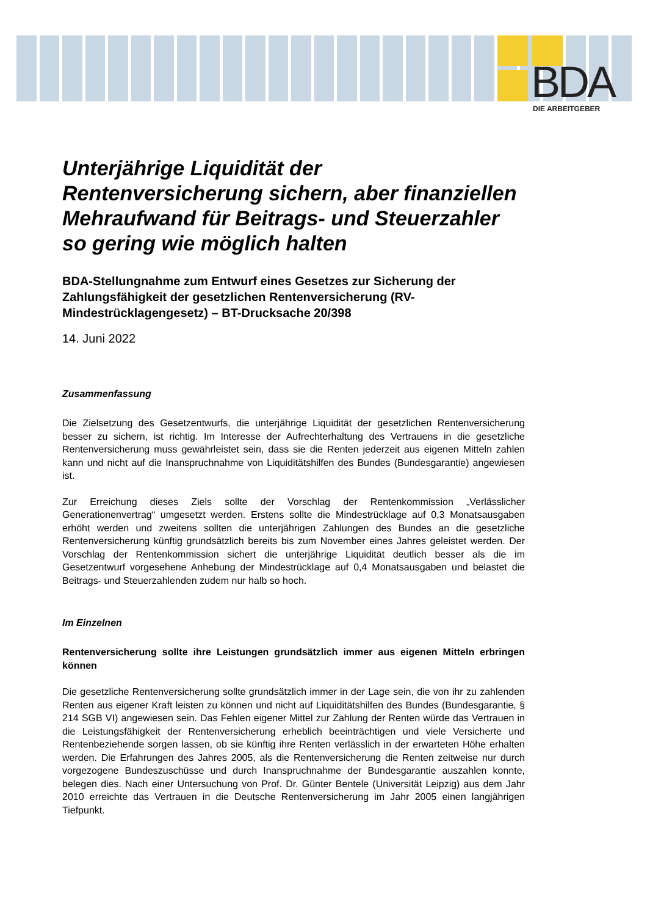BDA DIE ARBEITGEBER
Unterjährige Liquidität der Rentenversicherung sichern, aber finanziellen Mehraufwand für Beitrags- und Steuerzahler so gering wie möglich halten
BDA-Stellungnahme zum Entwurf eines Gesetzes zur Sicherung der Zahlungsfähigkeit der gesetzlichen Rentenversicherung (RV-Mindestrücklagengesetz) – BT-Drucksache 20/398
14. Juni 2022
Zusammenfassung
Die Zielsetzung des Gesetzentwurfs, die unterjährige Liquidität der gesetzlichen Rentenversicherung besser zu sichern, ist richtig. Im Interesse der Aufrechterhaltung des Vertrauens in die gesetzliche Rentenversicherung muss gewährleistet sein, dass sie die Renten jederzeit aus eigenen Mitteln zahlen kann und nicht auf die Inanspruchnahme von Liquiditätshilfen des Bundes (Bundesgarantie) angewiesen ist.
Zur Erreichung dieses Ziels sollte der Vorschlag der Rentenkommission „Verlässlicher Generationenvertrag“ umgesetzt werden. Erstens sollte die Mindestrücklage auf 0,3 Monatsausgaben erhöht werden und zweitens sollten die unterjährigen Zahlungen des Bundes an die gesetzliche Rentenversicherung künftig grundsätzlich bereits bis zum November eines Jahres geleistet werden. Der Vorschlag der Rentenkommission sichert die unterjährige Liquidität deutlich besser als die im Gesetzentwurf vorgesehene Anhebung der Mindestrücklage auf 0,4 Monatsausgaben und belastet die Beitrags- und Steuerzahlenden zudem nur halb so hoch.
Im Einzelnen
Rentenversicherung sollte ihre Leistungen grundsätzlich immer aus eigenen Mitteln erbringen können
Die gesetzliche Rentenversicherung sollte grundsätzlich immer in der Lage sein, die von ihr zu zahlenden Renten aus eigener Kraft leisten zu können und nicht auf Liquiditätshilfen des Bundes (Bundesgarantie, § 214 SGB VI) angewiesen sein. Das Fehlen eigener Mittel zur Zahlung der Renten würde das Vertrauen in die Leistungsfähigkeit der Rentenversicherung erheblich beeinträchtigen und viele Versicherte und Rentenbeziehende sorgen lassen, ob sie künftig ihre Renten verlässlich in der erwarteten Höhe erhalten werden. Die Erfahrungen des Jahres 2005, als die Rentenversicherung die Renten zeitweise nur durch vorgezogene Bundeszuschüsse und durch Inanspruchnahme der Bundesgarantie auszahlen konnte, belegen dies. Nach einer Untersuchung von Prof. Dr. Günter Bentele (Universität Leipzig) aus dem Jahr 2010 erreichte das Vertrauen in die Deutsche Rentenversicherung im Jahr 2005 einen langjährigen Tiefpunkt.